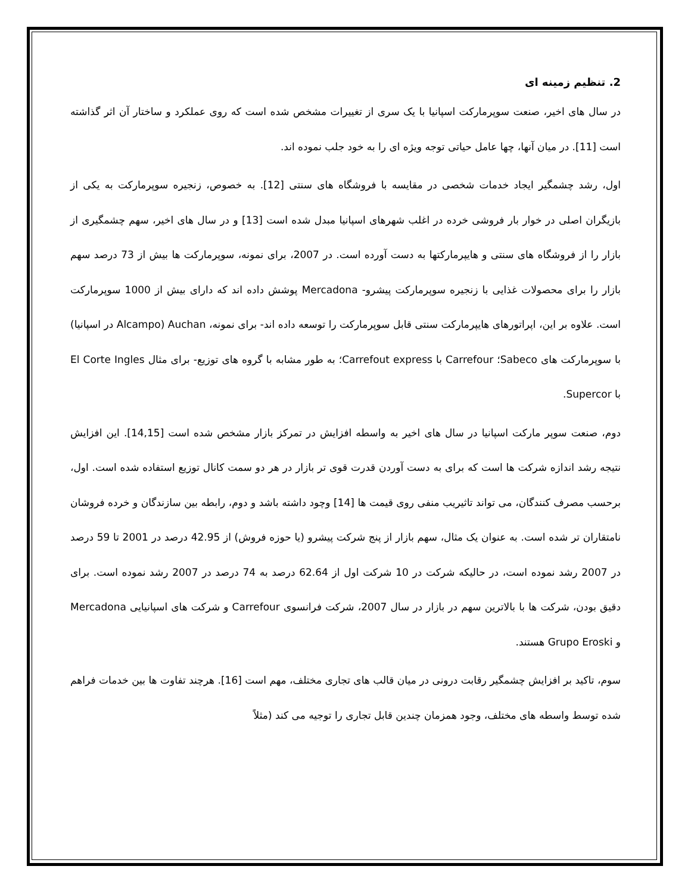2. تنظیم زمینه ای
در سال های اخیر، صنعت سوپرمارکت اسپانیا با یک سری از تغییرات مشخص شده است که روی عملکرد و ساختار آن اثر گذاشته است [11]. در میان آنها، چها عامل حیاتی توجه ویژه ای را به خود جلب نموده اند.
اول، رشد چشمگیر ایجاد خدمات شخصی در مقایسه با فروشگاه های سنتی [12]. به خصوص، زنجیره سوپرمارکت به یکی از بازیگران اصلی در خوار بار فروشی خرده در اغلب شهرهای اسپانیا مبدل شده است [13] و در سال های اخیر، سهم چشمگیری از بازار را از فروشگاه های سنتی و هایپرمارکتها به دست آورده است. در 2007، برای نمونه، سوپرمارکت ها بیش از 73 درصد سهم بازار را برای محصولات غذایی با زنجیره سوپرمارکت پیشرو- Mercadona پوشش داده اند که دارای بیش از 1000 سوپرمارکت است. علاوه بر این، اپراتورهای هایپرمارکت سنتی قابل سوپرمارکت را توسعه داده اند- برای نمونه، Auchan (Alcampo در اسپانیا) با سوپرمارکت های Sabeco؛ Carrefour با Carrefout express؛ به طور مشابه با گروه های توزیع- برای مثال El Corte Ingles با Supercor.
دوم، صنعت سوپر مارکت اسپانیا در سال های اخیر به واسطه افزایش در تمرکز بازار مشخص شده است [14,15]. این افزایش نتیجه رشد اندازه شرکت ها است که برای به دست آوردن قدرت قوی تر بازار در هر دو سمت کانال توزیع استفاده شده است. اول، برحسب مصرف کنندگان، می تواند تاثیریب منفی روی قیمت ها [14] وچود داشته باشد و دوم، رابطه بین سازندگان و خرده فروشان نامتقاران تر شده است. به عنوان یک مثال، سهم بازار از پنج شرکت پیشرو (یا حوزه فروش) از 42.95 درصد در 2001 تا 59 درصد در 2007 رشد نموده است، در حالیکه شرکت در 10 شرکت اول از 62.64 درصد به 74 درصد در 2007 رشد نموده است. برای دقیق بودن، شرکت ها با بالاترین سهم در بازار در سال 2007، شرکت فرانسوی Carrefour و شرکت های اسپانیایی Mercadona و Grupo Eroski هستند.
سوم، تاکید بر افزایش چشمگیر رقابت درونی در میان قالب های تجاری مختلف، مهم است [16]. هرچند تفاوت ها بین خدمات فراهم شده توسط واسطه های مختلف، وجود همزمان چندین قابل تجاری را توجیه می کند (مثلاً